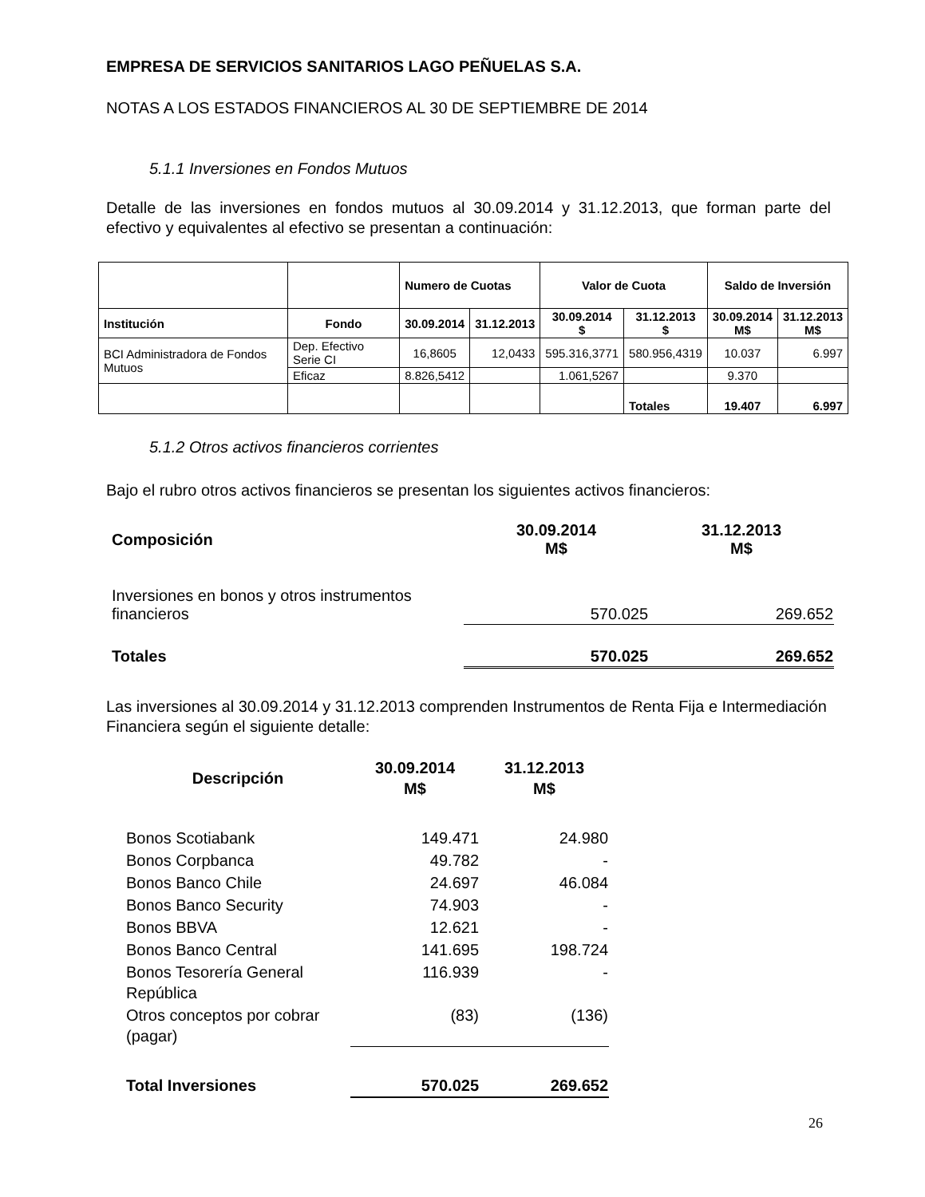EMPRESA DE SERVICIOS SANITARIOS LAGO PEÑUELAS S.A.
NOTAS A LOS ESTADOS FINANCIEROS AL 30 DE SEPTIEMBRE DE 2014
5.1.1 Inversiones en Fondos Mutuos
Detalle de las inversiones en fondos mutuos al 30.09.2014 y 31.12.2013, que forman parte del efectivo y equivalentes al efectivo se presentan a continuación:
| | | Numero de Cuotas | | Valor de Cuota | | Saldo de Inversión | |
| --- | --- | --- | --- | --- | --- | --- | --- |
| Institución | Fondo | 30.09.2014 | 31.12.2013 | 30.09.2014 $ | 31.12.2013 $ | 30.09.2014 M$ | 31.12.2013 M$ |
| BCI Administradora de Fondos Mutuos | Dep. Efectivo Serie CI | 16,8605 | 12,0433 | 595.316,3771 | 580.956,4319 | 10.037 | 6.997 |
| | Eficaz | 8.826,5412 | | 1.061,5267 | | 9.370 | |
| | | | | | Totales | 19.407 | 6.997 |
5.1.2 Otros activos financieros corrientes
Bajo el rubro otros activos financieros se presentan los siguientes activos financieros:
| Composición | 30.09.2014 M$ | 31.12.2013 M$ |
| Inversiones en bonos y otros instrumentos financieros | 570.025 | 269.652 |
| Totales | 570.025 | 269.652 |
Las inversiones al 30.09.2014 y 31.12.2013 comprenden Instrumentos de Renta Fija e Intermediación Financiera según el siguiente detalle:
| Descripción | 30.09.2014 M$ | 31.12.2013 M$ |
| Bonos Scotiabank | 149.471 | 24.980 |
| Bonos Corpbanca | 49.782 | - |
| Bonos Banco Chile | 24.697 | 46.084 |
| Bonos Banco Security | 74.903 | - |
| Bonos BBVA | 12.621 | - |
| Bonos Banco Central | 141.695 | 198.724 |
| Bonos Tesorería General República | 116.939 | - |
| Otros conceptos por cobrar (pagar) | (83) | (136) |
| Total Inversiones | 570.025 | 269.652 |
26